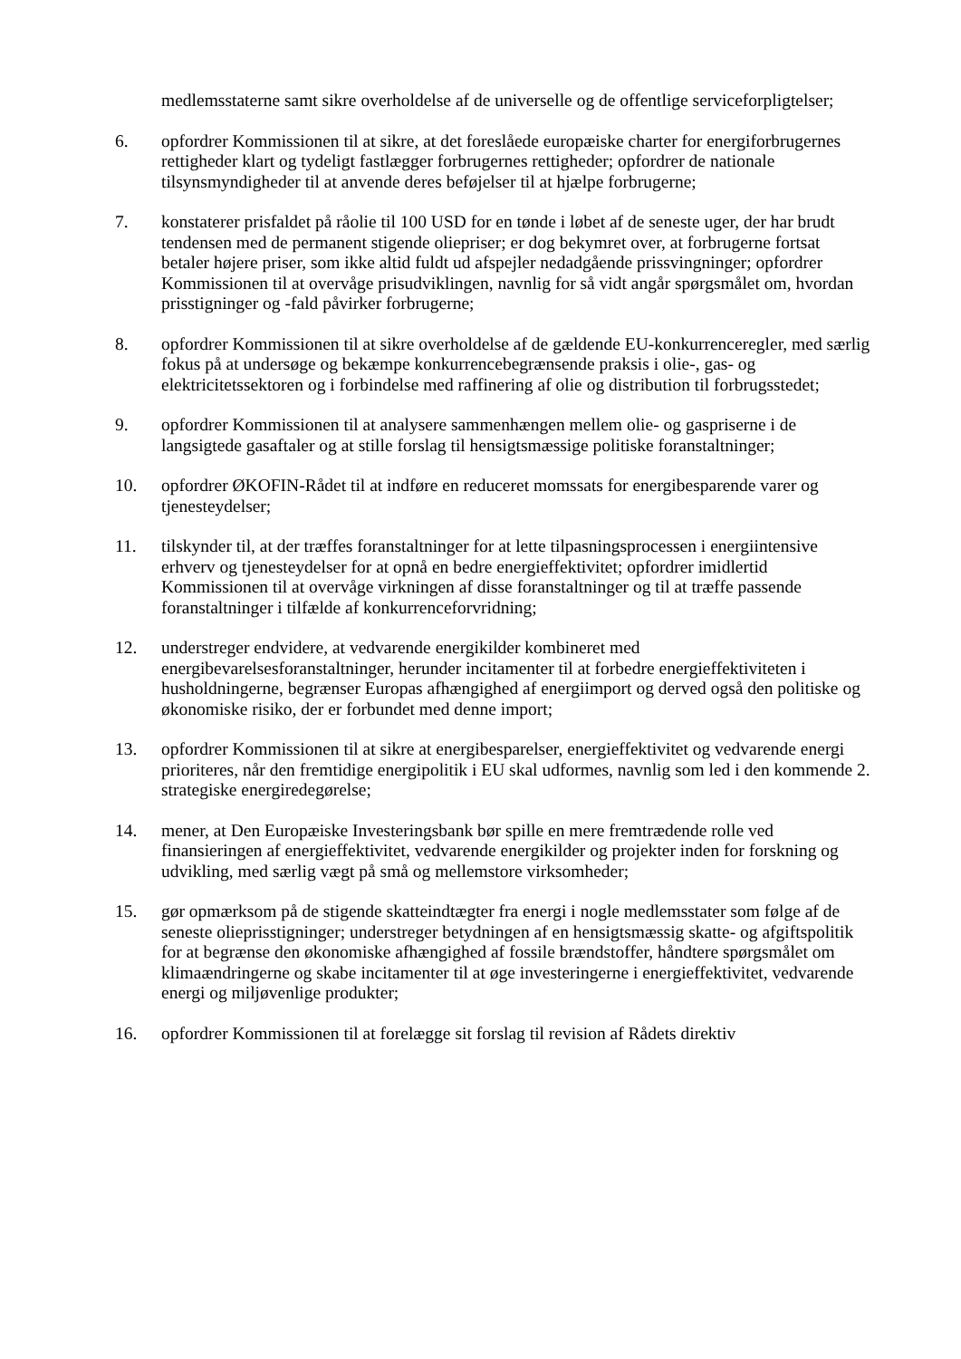medlemsstaterne samt sikre overholdelse af de universelle og de offentlige serviceforpligtelser;
6. opfordrer Kommissionen til at sikre, at det foreslåede europæiske charter for energiforbrugernes rettigheder klart og tydeligt fastlægger forbrugernes rettigheder; opfordrer de nationale tilsynsmyndigheder til at anvende deres beføjelser til at hjælpe forbrugerne;
7. konstaterer prisfaldet på råolie til 100 USD for en tønde i løbet af de seneste uger, der har brudt tendensen med de permanent stigende oliepriser; er dog bekymret over, at forbrugerne fortsat betaler højere priser, som ikke altid fuldt ud afspejler nedadgående prissvingninger; opfordrer Kommissionen til at overvåge prisudviklingen, navnlig for så vidt angår spørgsmålet om, hvordan prisstigninger og -fald påvirker forbrugerne;
8. opfordrer Kommissionen til at sikre overholdelse af de gældende EU-konkurrenceregler, med særlig fokus på at undersøge og bekæmpe konkurrencebegrænsende praksis i olie-, gas- og elektricitetssektoren og i forbindelse med raffinering af olie og distribution til forbrugsstedet;
9. opfordrer Kommissionen til at analysere sammenhængen mellem olie- og gaspriserne i de langsigtede gasaftaler og at stille forslag til hensigtsmæssige politiske foranstaltninger;
10. opfordrer ØKOFIN-Rådet til at indføre en reduceret momssats for energibesparende varer og tjenesteydelser;
11. tilskynder til, at der træffes foranstaltninger for at lette tilpasningsprocessen i energiintensive erhverv og tjenesteydelser for at opnå en bedre energieffektivitet; opfordrer imidlertid Kommissionen til at overvåge virkningen af disse foranstaltninger og til at træffe passende foranstaltninger i tilfælde af konkurrenceforvridning;
12. understreger endvidere, at vedvarende energikilder kombineret med energibevarelsesforanstaltninger, herunder incitamenter til at forbedre energieffektiviteten i husholdningerne, begrænser Europas afhængighed af energiimport og derved også den politiske og økonomiske risiko, der er forbundet med denne import;
13. opfordrer Kommissionen til at sikre at energibesparelser, energieffektivitet og vedvarende energi prioriteres, når den fremtidige energipolitik i EU skal udformes, navnlig som led i den kommende 2. strategiske energiredegørelse;
14. mener, at Den Europæiske Investeringsbank bør spille en mere fremtrædende rolle ved finansieringen af energieffektivitet, vedvarende energikilder og projekter inden for forskning og udvikling, med særlig vægt på små og mellemstore virksomheder;
15. gør opmærksom på de stigende skatteindtægter fra energi i nogle medlemsstater som følge af de seneste olieprisstigninger; understreger betydningen af en hensigtsmæssig skatte- og afgiftspolitik for at begrænse den økonomiske afhængighed af fossile brændstoffer, håndtere spørgsmålet om klimaændringerne og skabe incitamenter til at øge investeringerne i energieffektivitet, vedvarende energi og miljøvenlige produkter;
16. opfordrer Kommissionen til at forelægge sit forslag til revision af Rådets direktiv